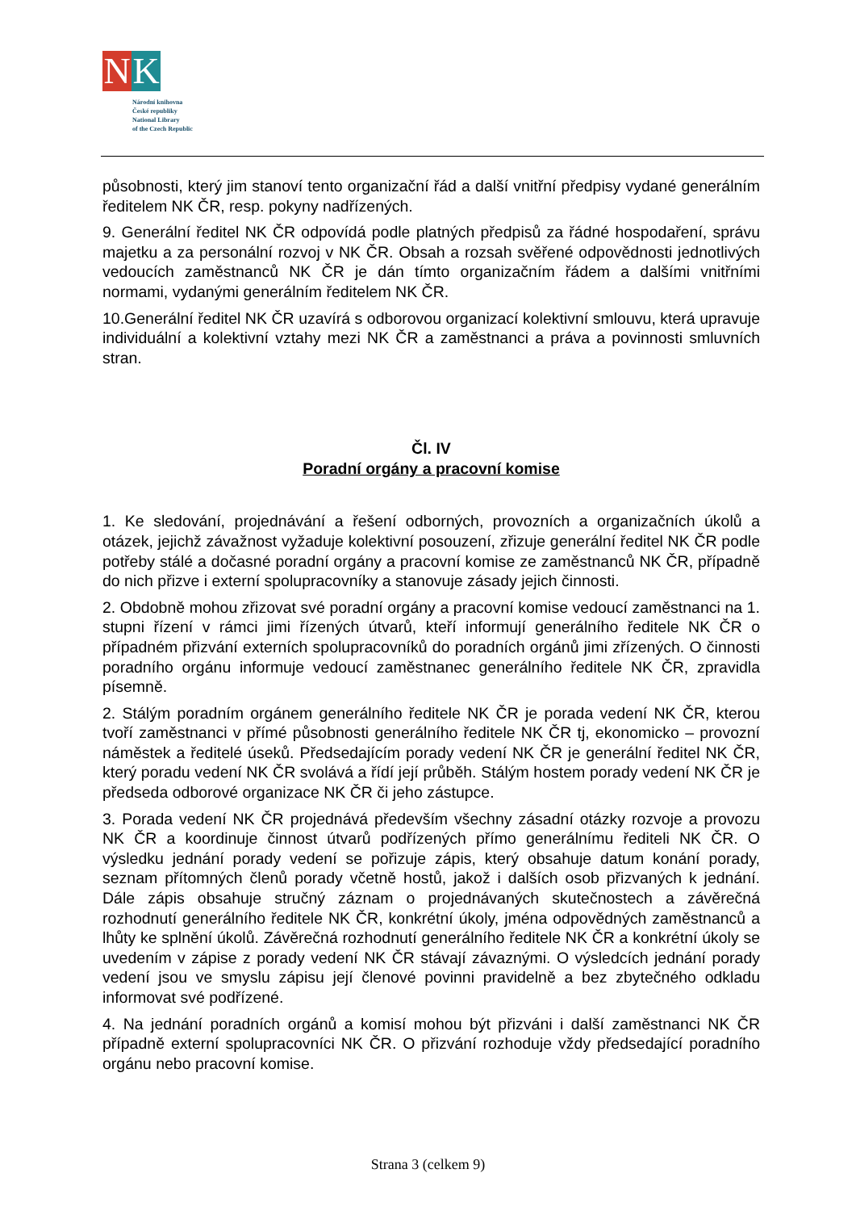N K
Národní knihovna
České republiky
National Library
of the Czech Republic
působnosti, který jim stanoví tento organizační řád a další vnitřní předpisy vydané generálním ředitelem NK ČR, resp. pokyny nadřízených.
9. Generální ředitel NK ČR odpovídá podle platných předpisů za řádné hospodaření, správu majetku a za personální rozvoj v NK ČR. Obsah a rozsah svěřené odpovědnosti jednotlivých vedoucích zaměstnanců NK ČR je dán tímto organizačním řádem a dalšími vnitřními normami, vydanými generálním ředitelem NK ČR.
10.Generální ředitel NK ČR uzavírá s odborovou organizací kolektivní smlouvu, která upravuje individuální a kolektivní vztahy mezi NK ČR a zaměstnanci a práva a povinnosti smluvních stran.
Čl. IV
Poradní orgány a pracovní komise
1. Ke sledování, projednávání a řešení odborných, provozních a organizačních úkolů a otázek, jejichž závažnost vyžaduje kolektivní posouzení, zřizuje generální ředitel NK ČR podle potřeby stálé a dočasné poradní orgány a pracovní komise ze zaměstnanců NK ČR, případně do nich přizve i externí spolupracovníky a stanovuje zásady jejich činnosti.
2. Obdobně mohou zřizovat své poradní orgány a pracovní komise vedoucí zaměstnanci na 1. stupni řízení v rámci jimi řízených útvarů, kteří informují generálního ředitele NK ČR o případném přizvání externích spolupracovníků do poradních orgánů jimi zřízených. O činnosti poradního orgánu informuje vedoucí zaměstnanec generálního ředitele NK ČR, zpravidla písemně.
2. Stálým poradním orgánem generálního ředitele NK ČR je porada vedení NK ČR, kterou tvoří zaměstnanci v přímé působnosti generálního ředitele NK ČR tj, ekonomicko – provozní náměstek a ředitelé úseků. Předsedajícím porady vedení NK ČR je generální ředitel NK ČR, který poradu vedení NK ČR svolává a řídí její průběh. Stálým hostem porady vedení NK ČR je předseda odborové organizace NK ČR či jeho zástupce.
3. Porada vedení NK ČR projednává především všechny zásadní otázky rozvoje a provozu NK ČR a koordinuje činnost útvarů podřízených přímo generálnímu řediteli NK ČR. O výsledku jednání porady vedení se pořizuje zápis, který obsahuje datum konání porady, seznam přítomných členů porady včetně hostů, jakož i dalších osob přizvaných k jednání. Dále zápis obsahuje stručný záznam o projednávaných skutečnostech a závěrečná rozhodnutí generálního ředitele NK ČR, konkrétní úkoly, jména odpovědných zaměstnanců a lhůty ke splnění úkolů. Závěrečná rozhodnutí generálního ředitele NK ČR a konkrétní úkoly se uvedením v zápise z porady vedení NK ČR stávají závaznými. O výsledcích jednání porady vedení jsou ve smyslu zápisu její členové povinni pravidelně a bez zbytečného odkladu informovat své podřízené.
4. Na jednání poradních orgánů a komisí mohou být přizváni i další zaměstnanci NK ČR případně externí spolupracovníci NK ČR. O přizvání rozhoduje vždy předsedající poradního orgánu nebo pracovní komise.
Strana 3 (celkem 9)